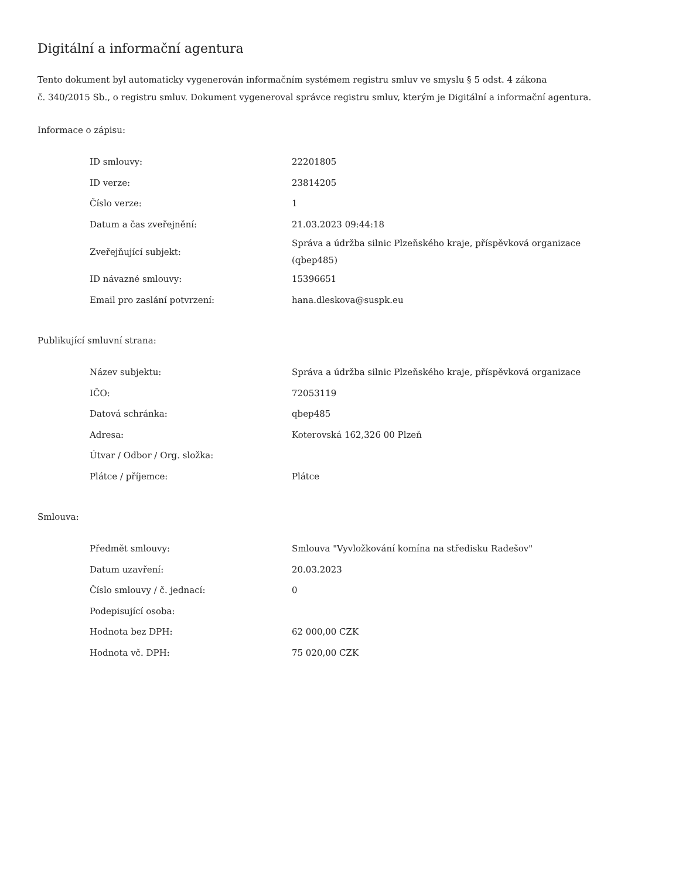Digitální a informační agentura
Tento dokument byl automaticky vygenerován informačním systémem registru smluv ve smyslu § 5 odst. 4 zákona
č. 340/2015 Sb., o registru smluv. Dokument vygeneroval správce registru smluv, kterým je Digitální a informační agentura.
Informace o zápisu:
| ID smlouvy: | 22201805 |
| ID verze: | 23814205 |
| Číslo verze: | 1 |
| Datum a čas zveřejnění: | 21.03.2023 09:44:18 |
| Zveřejňující subjekt: | Správa a údržba silnic Plzeňského kraje, příspěvková organizace (qbep485) |
| ID návazné smlouvy: | 15396651 |
| Email pro zaslání potvrzení: | hana.dleskova@suspk.eu |
Publikující smluvní strana:
| Název subjektu: | Správa a údržba silnic Plzeňského kraje, příspěvková organizace |
| IČO: | 72053119 |
| Datová schránka: | qbep485 |
| Adresa: | Koterovská 162,326 00 Plzeň |
| Útvar / Odbor / Org. složka: | |
| Plátce / příjemce: | Plátce |
Smlouva:
| Předmět smlouvy: | Smlouva "Vyvložkování komína na středisku Radešov" |
| Datum uzavření: | 20.03.2023 |
| Číslo smlouvy / č. jednací: | 0 |
| Podepisující osoba: | |
| Hodnota bez DPH: | 62 000,00 CZK |
| Hodnota vč. DPH: | 75 020,00 CZK |